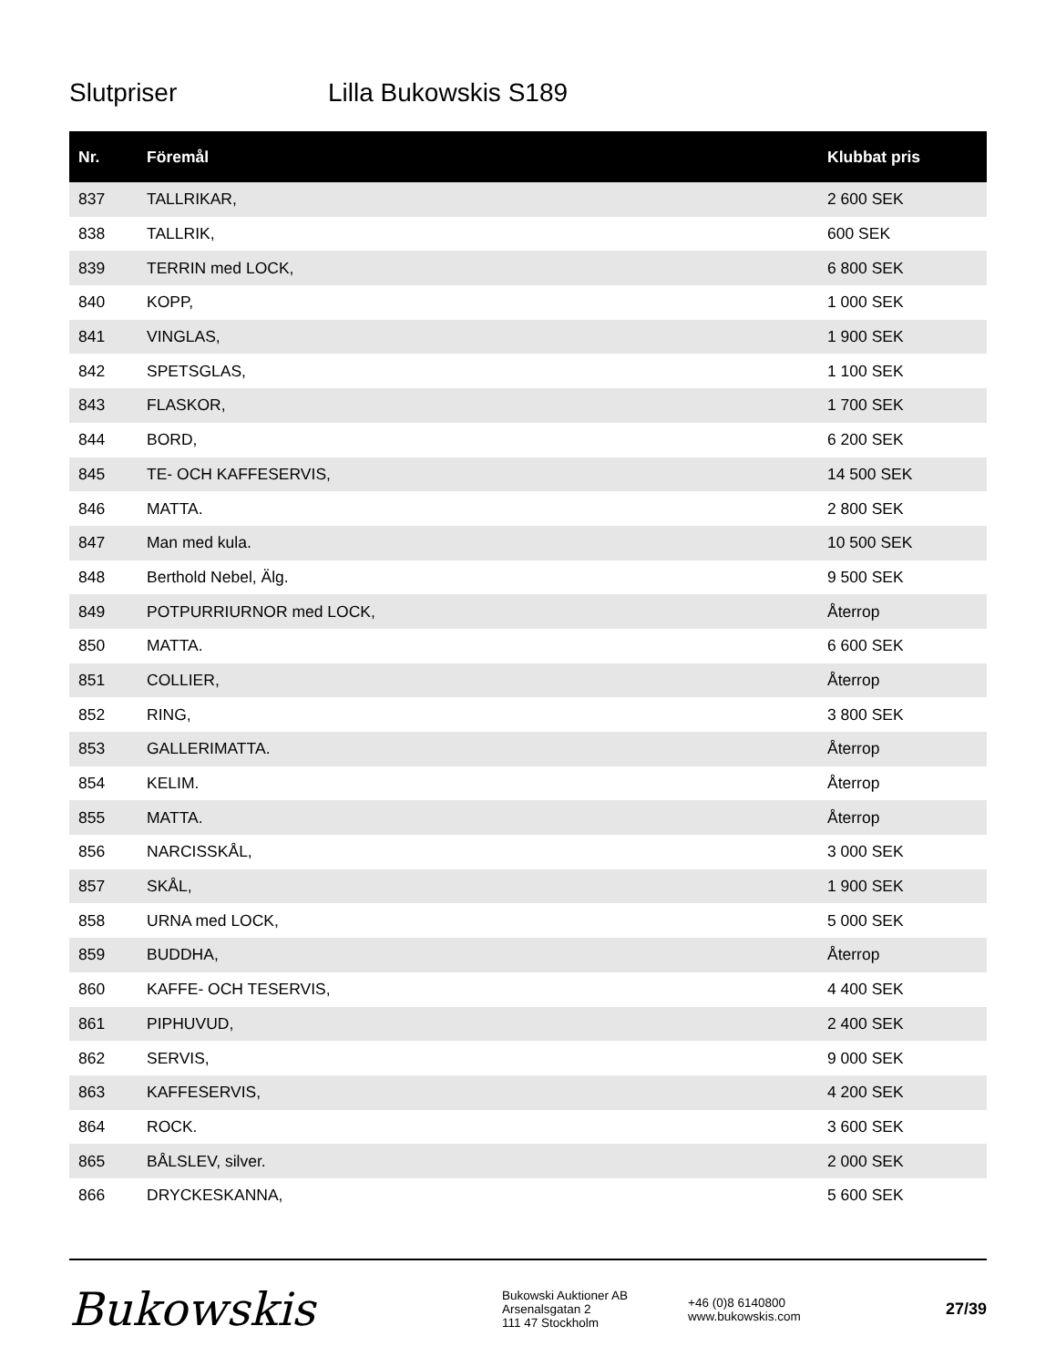Slutpriser Lilla Bukowskis S189
| Nr. | Föremål | Klubbat pris |
| --- | --- | --- |
| 837 | TALLRIKAR, | 2 600 SEK |
| 838 | TALLRIK, | 600 SEK |
| 839 | TERRIN med LOCK, | 6 800 SEK |
| 840 | KOPP, | 1 000 SEK |
| 841 | VINGLAS, | 1 900 SEK |
| 842 | SPETSGLAS, | 1 100 SEK |
| 843 | FLASKOR, | 1 700 SEK |
| 844 | BORD, | 6 200 SEK |
| 845 | TE- OCH KAFFESERVIS, | 14 500 SEK |
| 846 | MATTA. | 2 800 SEK |
| 847 | Man med kula. | 10 500 SEK |
| 848 | Berthold Nebel, Älg. | 9 500 SEK |
| 849 | POTPURRIURNOR med LOCK, | Återrop |
| 850 | MATTA. | 6 600 SEK |
| 851 | COLLIER, | Återrop |
| 852 | RING, | 3 800 SEK |
| 853 | GALLERIMATTA. | Återrop |
| 854 | KELIM. | Återrop |
| 855 | MATTA. | Återrop |
| 856 | NARCISSKÅL, | 3 000 SEK |
| 857 | SKÅL, | 1 900 SEK |
| 858 | URNA med LOCK, | 5 000 SEK |
| 859 | BUDDHA, | Återrop |
| 860 | KAFFE- OCH TESERVIS, | 4 400 SEK |
| 861 | PIPHUVUD, | 2 400 SEK |
| 862 | SERVIS, | 9 000 SEK |
| 863 | KAFFESERVIS, | 4 200 SEK |
| 864 | ROCK. | 3 600 SEK |
| 865 | BÅLSLEV, silver. | 2 000 SEK |
| 866 | DRYCKESKANNA, | 5 600 SEK |
Bukowskis
Bukowski Auktioner AB
Arsenalsgatan 2
111 47 Stockholm
+46 (0)8 6140800
www.bukowskis.com
27/39